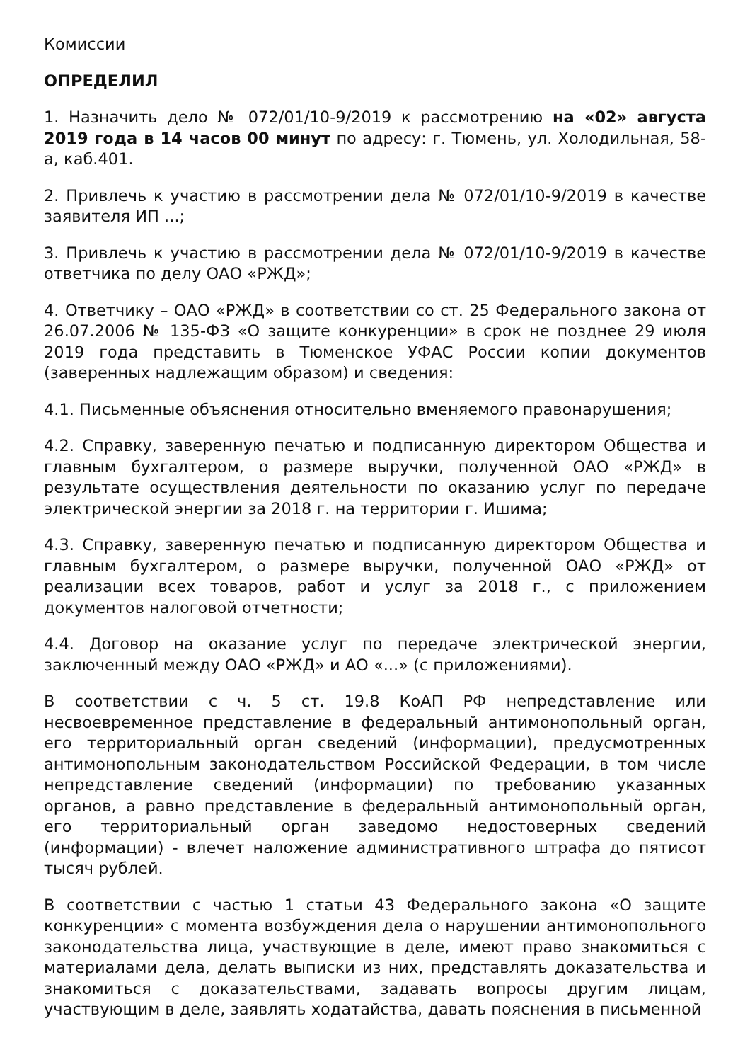Комиссии
ОПРЕДЕЛИЛ
1. Назначить дело № 072/01/10-9/2019 к рассмотрению на «02» августа 2019 года в 14 часов 00 минут по адресу: г. Тюмень, ул. Холодильная, 58-а, каб.401.
2. Привлечь к участию в рассмотрении дела № 072/01/10-9/2019 в качестве заявителя ИП ...;
3. Привлечь к участию в рассмотрении дела № 072/01/10-9/2019 в качестве ответчика по делу ОАО «РЖД»;
4. Ответчику – ОАО «РЖД» в соответствии со ст. 25 Федерального закона от 26.07.2006 № 135-ФЗ «О защите конкуренции» в срок не позднее 29 июля 2019 года представить в Тюменское УФАС России копии документов (заверенных надлежащим образом) и сведения:
4.1. Письменные объяснения относительно вменяемого правонарушения;
4.2. Справку, заверенную печатью и подписанную директором Общества и главным бухгалтером, о размере выручки, полученной ОАО «РЖД» в результате осуществления деятельности по оказанию услуг по передаче электрической энергии за 2018 г. на территории г. Ишима;
4.3. Справку, заверенную печатью и подписанную директором Общества и главным бухгалтером, о размере выручки, полученной ОАО «РЖД» от реализации всех товаров, работ и услуг за 2018 г., с приложением документов налоговой отчетности;
4.4. Договор на оказание услуг по передаче электрической энергии, заключенный между ОАО «РЖД» и АО «...» (с приложениями).
В соответствии с ч. 5 ст. 19.8 КоАП РФ непредставление или несвоевременное представление в федеральный антимонопольный орган, его территориальный орган сведений (информации), предусмотренных антимонопольным законодательством Российской Федерации, в том числе непредставление сведений (информации) по требованию указанных органов, а равно представление в федеральный антимонопольный орган, его территориальный орган заведомо недостоверных сведений (информации) - влечет наложение административного штрафа до пятисот тысяч рублей.
В соответствии с частью 1 статьи 43 Федерального закона «О защите конкуренции» с момента возбуждения дела о нарушении антимонопольного законодательства лица, участвующие в деле, имеют право знакомиться с материалами дела, делать выписки из них, представлять доказательства и знакомиться с доказательствами, задавать вопросы другим лицам, участвующим в деле, заявлять ходатайства, давать пояснения в письменной